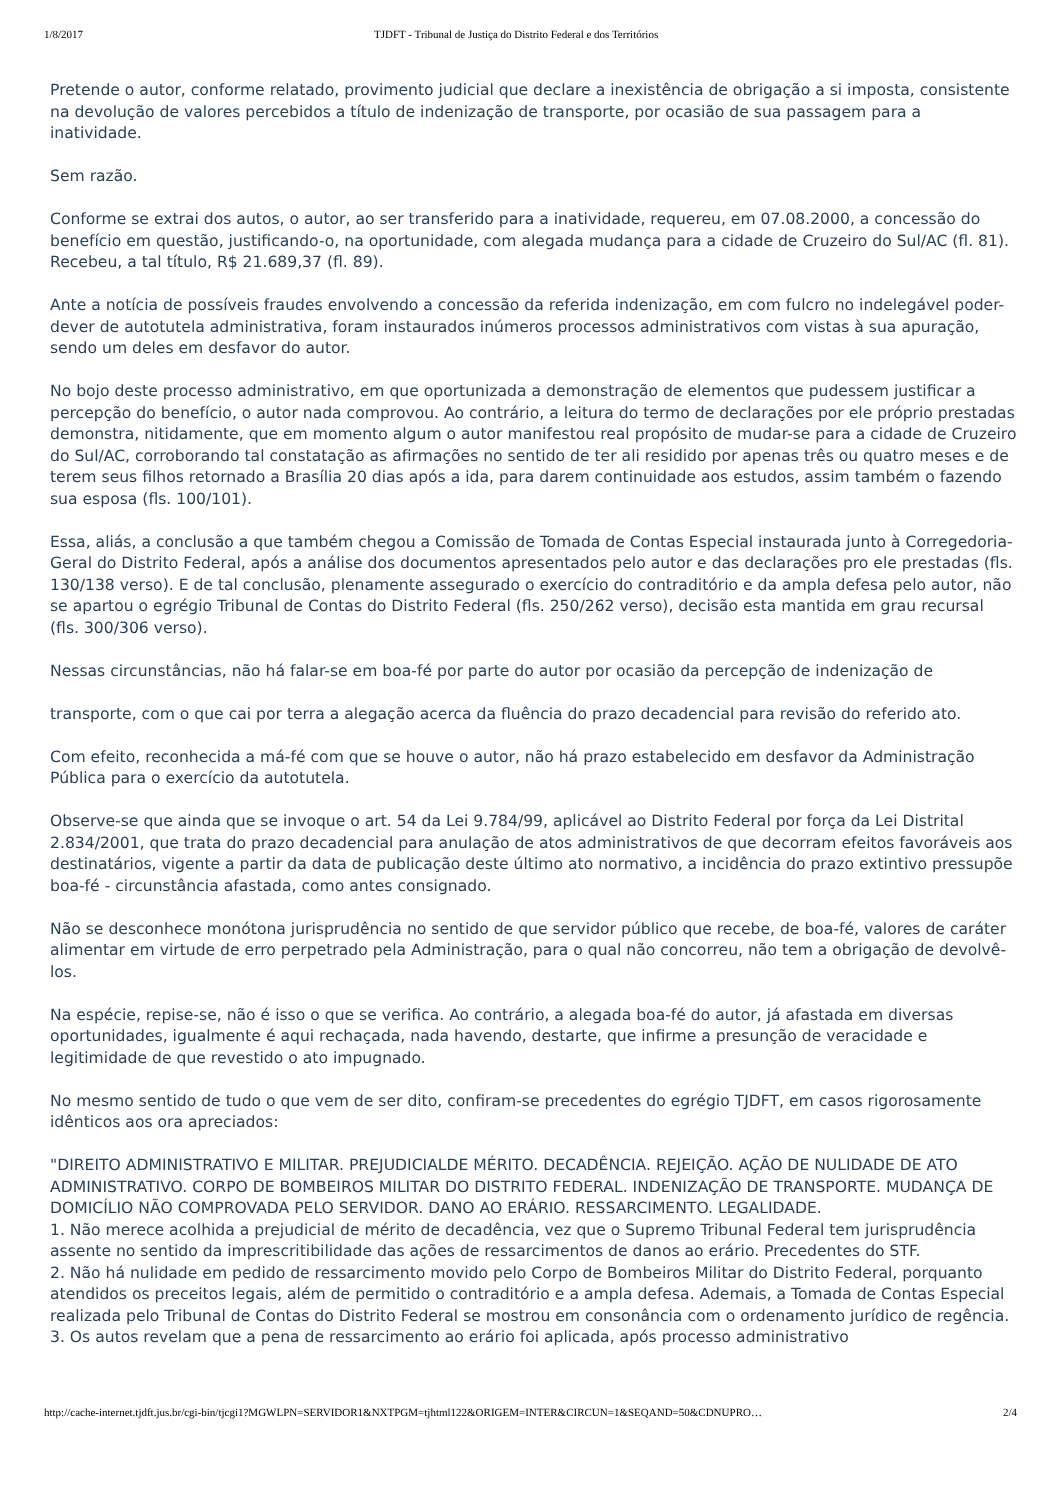1/8/2017 TJDFT - Tribunal de Justiça do Distrito Federal e dos Territórios
Pretende o autor, conforme relatado, provimento judicial que declare a inexistência de obrigação a si imposta, consistente na devolução de valores percebidos a título de indenização de transporte, por ocasião de sua passagem para a inatividade.
Sem razão.
Conforme se extrai dos autos, o autor, ao ser transferido para a inatividade, requereu, em 07.08.2000, a concessão do benefício em questão, justificando-o, na oportunidade, com alegada mudança para a cidade de Cruzeiro do Sul/AC (fl. 81). Recebeu, a tal título, R$ 21.689,37 (fl. 89).
Ante a notícia de possíveis fraudes envolvendo a concessão da referida indenização, em com fulcro no indelegável poder-dever de autotutela administrativa, foram instaurados inúmeros processos administrativos com vistas à sua apuração, sendo um deles em desfavor do autor.
No bojo deste processo administrativo, em que oportunizada a demonstração de elementos que pudessem justificar a percepção do benefício, o autor nada comprovou. Ao contrário, a leitura do termo de declarações por ele próprio prestadas demonstra, nitidamente, que em momento algum o autor manifestou real propósito de mudar-se para a cidade de Cruzeiro do Sul/AC, corroborando tal constatação as afirmações no sentido de ter ali residido por apenas três ou quatro meses e de terem seus filhos retornado a Brasília 20 dias após a ida, para darem continuidade aos estudos, assim também o fazendo sua esposa (fls. 100/101).
Essa, aliás, a conclusão a que também chegou a Comissão de Tomada de Contas Especial instaurada junto à Corregedoria-Geral do Distrito Federal, após a análise dos documentos apresentados pelo autor e das declarações pro ele prestadas (fls. 130/138 verso). E de tal conclusão, plenamente assegurado o exercício do contraditório e da ampla defesa pelo autor, não se apartou o egrégio Tribunal de Contas do Distrito Federal (fls. 250/262 verso), decisão esta mantida em grau recursal (fls. 300/306 verso).
Nessas circunstâncias, não há falar-se em boa-fé por parte do autor por ocasião da percepção de indenização de
transporte, com o que cai por terra a alegação acerca da fluência do prazo decadencial para revisão do referido ato.
Com efeito, reconhecida a má-fé com que se houve o autor, não há prazo estabelecido em desfavor da Administração Pública para o exercício da autotutela.
Observe-se que ainda que se invoque o art. 54 da Lei 9.784/99, aplicável ao Distrito Federal por força da Lei Distrital 2.834/2001, que trata do prazo decadencial para anulação de atos administrativos de que decorram efeitos favoráveis aos destinatários, vigente a partir da data de publicação deste último ato normativo, a incidência do prazo extintivo pressupõe boa-fé - circunstância afastada, como antes consignado.
Não se desconhece monótona jurisprudência no sentido de que servidor público que recebe, de boa-fé, valores de caráter alimentar em virtude de erro perpetrado pela Administração, para o qual não concorreu, não tem a obrigação de devolvê-los.
Na espécie, repise-se, não é isso o que se verifica. Ao contrário, a alegada boa-fé do autor, já afastada em diversas oportunidades, igualmente é aqui rechaçada, nada havendo, destarte, que infirme a presunção de veracidade e legitimidade de que revestido o ato impugnado.
No mesmo sentido de tudo o que vem de ser dito, confiram-se precedentes do egrégio TJDFT, em casos rigorosamente idênticos aos ora apreciados:
"DIREITO ADMINISTRATIVO E MILITAR. PREJUDICIALDE MÉRITO. DECADÊNCIA. REJEIÇÃO. AÇÃO DE NULIDADE DE ATO ADMINISTRATIVO. CORPO DE BOMBEIROS MILITAR DO DISTRITO FEDERAL. INDENIZAÇÃO DE TRANSPORTE. MUDANÇA DE DOMICÍLIO NÃO COMPROVADA PELO SERVIDOR. DANO AO ERÁRIO. RESSARCIMENTO. LEGALIDADE.
1. Não merece acolhida a prejudicial de mérito de decadência, vez que o Supremo Tribunal Federal tem jurisprudência assente no sentido da imprescritibilidade das ações de ressarcimentos de danos ao erário. Precedentes do STF.
2. Não há nulidade em pedido de ressarcimento movido pelo Corpo de Bombeiros Militar do Distrito Federal, porquanto atendidos os preceitos legais, além de permitido o contraditório e a ampla defesa. Ademais, a Tomada de Contas Especial realizada pelo Tribunal de Contas do Distrito Federal se mostrou em consonância com o ordenamento jurídico de regência.
3. Os autos revelam que a pena de ressarcimento ao erário foi aplicada, após processo administrativo
http://cache-internet.tjdft.jus.br/cgi-bin/tjcgi1?MGWLPN=SERVIDOR1&NXTPGM=tjhtml122&ORIGEM=INTER&CIRCUN=1&SEQAND=50&CDNUPRO… 2/4